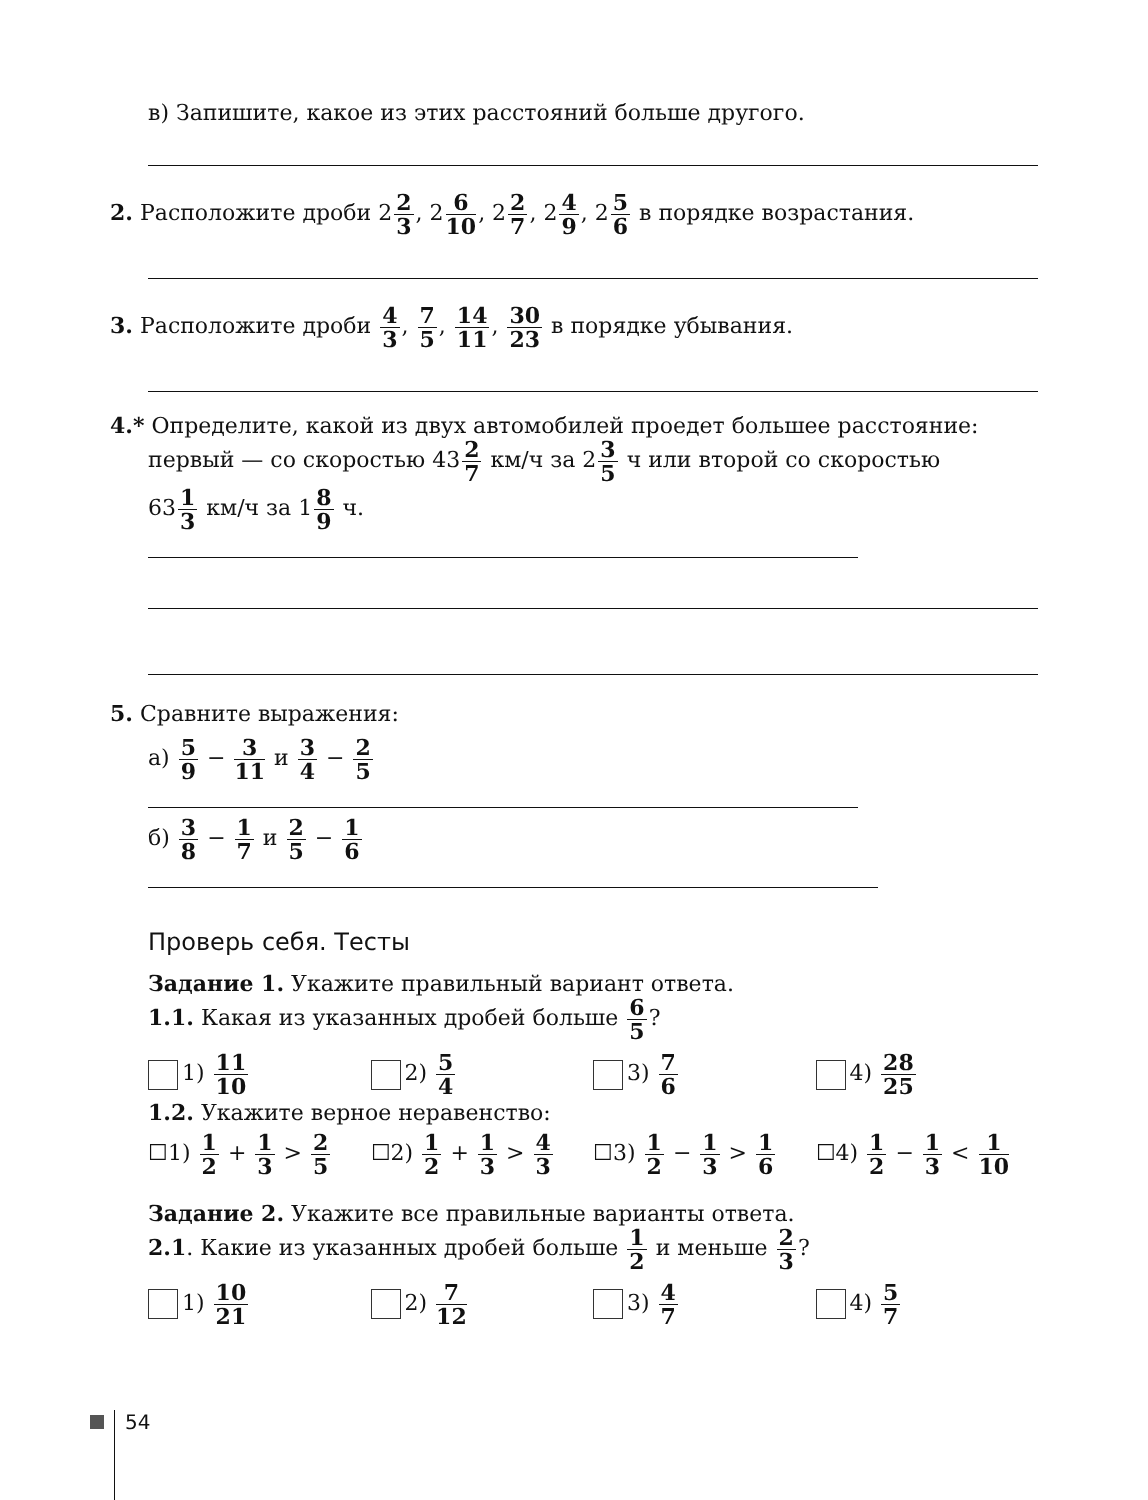в) Запишите, какое из этих расстояний больше другого.
2. Расположите дроби 22 3, 26 10, 22 7, 24 9, 25 6 в порядке возрастания.
3. Расположите дроби 4 3, 7 5, 14 11, 30 23 в порядке убывания.
4.* Определите, какой из двух автомобилей проедет большее расстояние:
первый — со скоростью 432 7 км/ч за 23 5 ч или второй со скоростью
631 3 км/ч за 18 9 ч.
5. Сравните выражения:
а) 5 9 − 3 11 и 3 4 − 2 5
б) 3 8 − 1 7 и 2 5 − 1 6
Проверь себя. Тесты
Задание 1. Укажите правильный вариант ответа.
1.1. Какая из указанных дробей больше 6 5?
1) 11 10
2) 5 4
3) 7 6
4) 28 25
1.2. Укажите верное неравенство:
☐1) 1 2 + 1 3 > 2 5
☐2) 1 2 + 1 3 > 4 3
☐3) 1 2 − 1 3 > 1 6
☐4) 1 2 − 1 3 < 1 10
Задание 2. Укажите все правильные варианты ответа.
2.1. Какие из указанных дробей больше 1 2 и меньше 2 3?
1) 10 21
2) 7 12
3) 4 7
4) 5 7
54